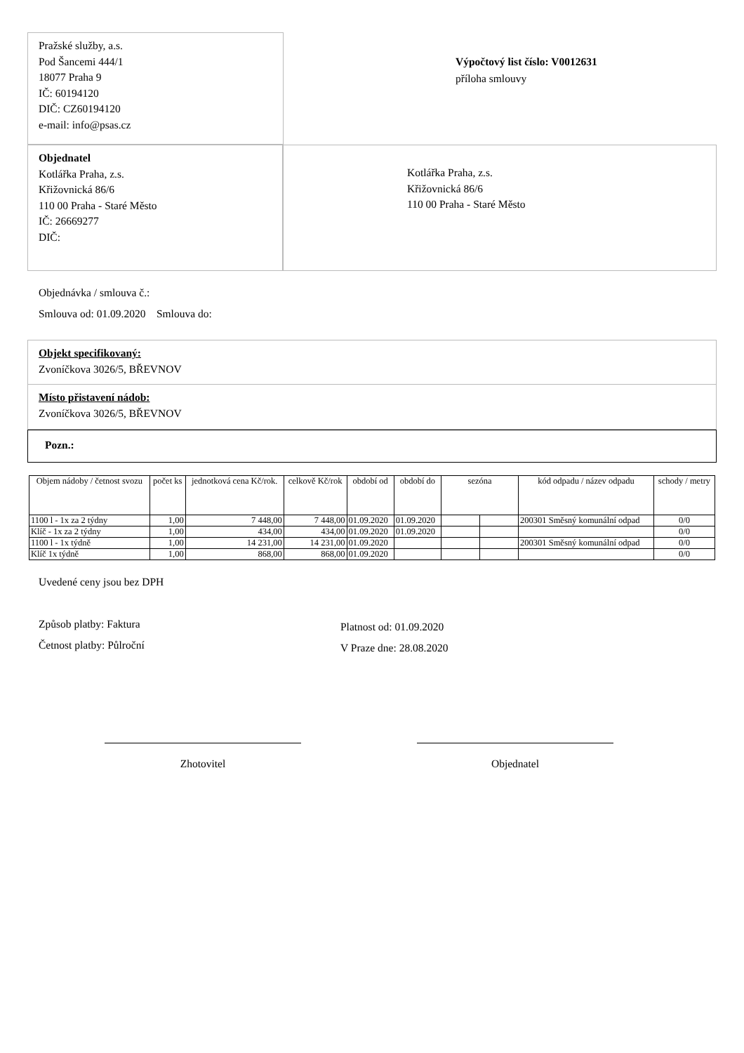Pražské služby, a.s.
Pod Šancemi 444/1
18077 Praha 9
IČ: 60194120
DIČ: CZ60194120
e-mail: info@psas.cz
Výpočtový list číslo: V0012631
příloha smlouvy
Objednatel
Kotlářka Praha, z.s.
Křižovnická 86/6
110 00 Praha - Staré Město
IČ: 26669277
DIČ:
Kotlářka Praha, z.s.
Křižovnická 86/6
110 00 Praha - Staré Město
Objednávka / smlouva č.:
Smlouva od: 01.09.2020 Smlouva do:
Objekt specifikovaný:
Zvoníčkova 3026/5, BŘEVNOV
Místo přistavení nádob:
Zvoníčkova 3026/5, BŘEVNOV
Pozn.:
| Objem nádoby / četnost svozu | počet ks | jednotková cena Kč/rok. | celkově Kč/rok | období od | období do | sezóna | | kód odpadu / název odpadu | schody / metry |
| --- | --- | --- | --- | --- | --- | --- | --- | --- | --- |
| 1100 l - 1x za 2 týdny | 1,00 | 7 448,00 | 7 448,00 | 01.09.2020 | 01.09.2020 | | | 200301 Směsný komunální odpad | 0/0 |
| Klíč - 1x za 2 týdny | 1,00 | 434,00 | 434,00 | 01.09.2020 | 01.09.2020 | | | | 0/0 |
| 1100 l - 1x týdně | 1,00 | 14 231,00 | 14 231,00 | 01.09.2020 | | | | 200301 Směsný komunální odpad | 0/0 |
| Klíč 1x týdně | 1,00 | 868,00 | 868,00 | 01.09.2020 | | | | | 0/0 |
Uvedené ceny jsou bez DPH
Způsob platby: Faktura
Četnost platby: Půlroční
Platnost od: 01.09.2020
V Praze dne: 28.08.2020
Zhotovitel Objednatel